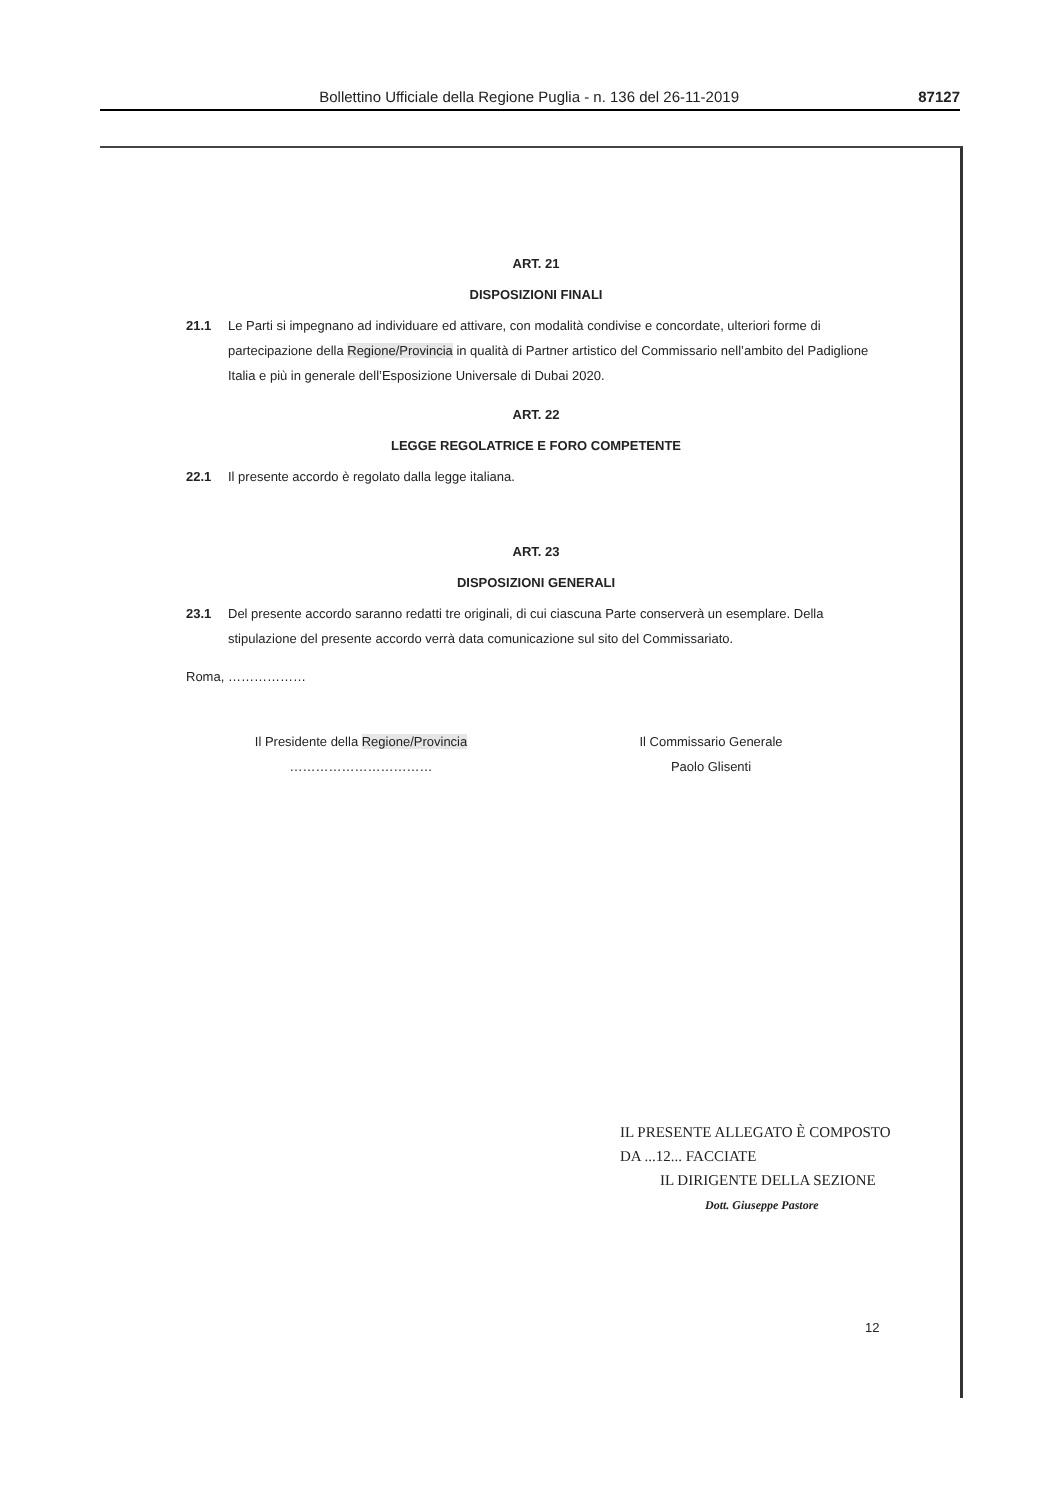Bollettino Ufficiale della Regione Puglia - n. 136 del 26-11-2019 87127
ART. 21
DISPOSIZIONI FINALI
21.1 Le Parti si impegnano ad individuare ed attivare, con modalità condivise e concordate, ulteriori forme di partecipazione della Regione/Provincia in qualità di Partner artistico del Commissario nell’ambito del Padiglione Italia e più in generale dell’Esposizione Universale di Dubai 2020.
ART. 22
LEGGE REGOLATRICE E FORO COMPETENTE
22.1 Il presente accordo è regolato dalla legge italiana.
ART. 23
DISPOSIZIONI GENERALI
23.1 Del presente accordo saranno redatti tre originali, di cui ciascuna Parte conserverà un esemplare. Della stipulazione del presente accordo verrà data comunicazione sul sito del Commissariato.
Roma, ………………
Il Presidente della Regione/Provincia
……………………………
Il Commissario Generale
Paolo Glisenti
IL PRESENTE ALLEGATO È COMPOSTO
DA ...12... FACCIATE
IL DIRIGENTE DELLA SEZIONE
Dott. Giuseppe Pastore
12